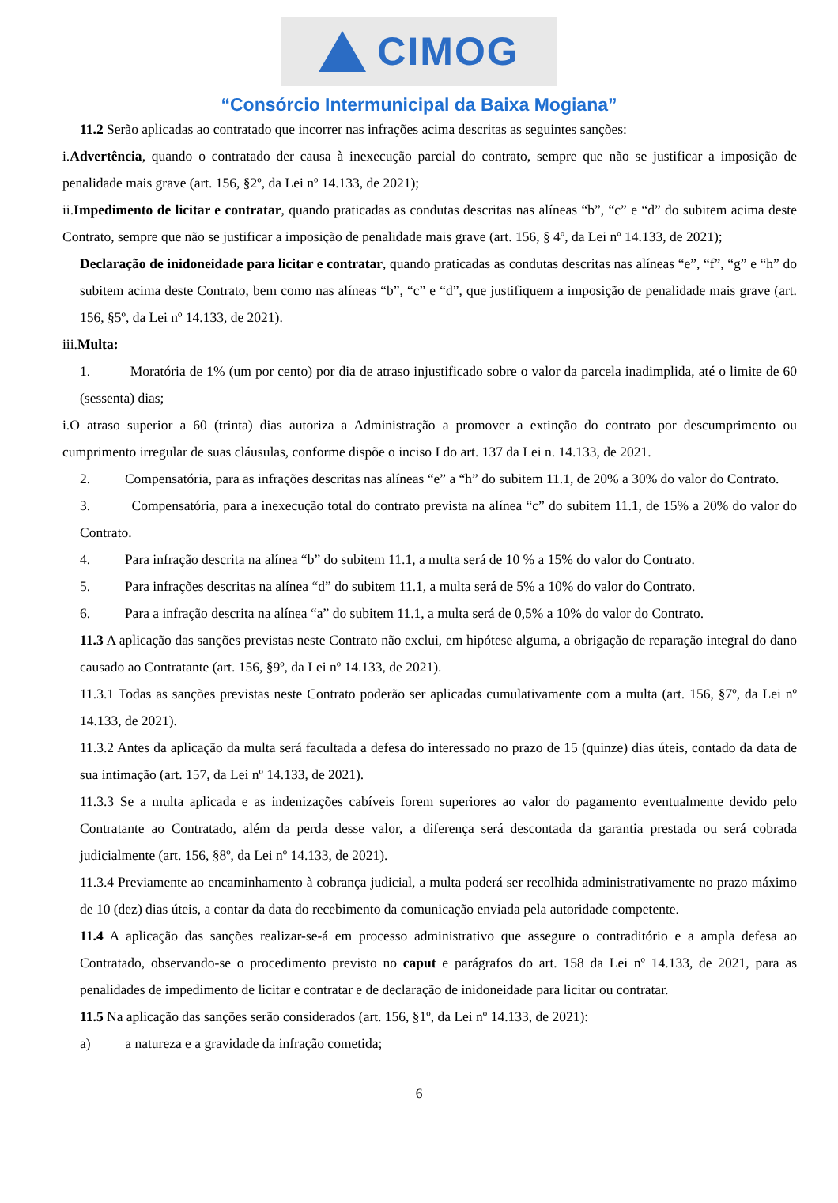CIMOG
“Consórcio Intermunicipal da Baixa Mogiana”
11.2 Serão aplicadas ao contratado que incorrer nas infrações acima descritas as seguintes sanções:
i.Advertência, quando o contratado der causa à inexecução parcial do contrato, sempre que não se justificar a imposição de penalidade mais grave (art. 156, §2º, da Lei nº 14.133, de 2021);
ii.Impedimento de licitar e contratar, quando praticadas as condutas descritas nas alíneas “b”, “c” e “d” do subitem acima deste Contrato, sempre que não se justificar a imposição de penalidade mais grave (art. 156, § 4º, da Lei nº 14.133, de 2021);
Declaração de inidoneidade para licitar e contratar, quando praticadas as condutas descritas nas alíneas “e”, “f”, “g” e “h” do subitem acima deste Contrato, bem como nas alíneas “b”, “c” e “d”, que justifiquem a imposição de penalidade mais grave (art. 156, §5º, da Lei nº 14.133, de 2021).
iii.Multa:
1. Moratória de 1% (um por cento) por dia de atraso injustificado sobre o valor da parcela inadimplida, até o limite de 60 (sessenta) dias;
i.O atraso superior a 60 (trinta) dias autoriza a Administração a promover a extinção do contrato por descumprimento ou cumprimento irregular de suas cláusulas, conforme dispõe o inciso I do art. 137 da Lei n. 14.133, de 2021.
2. Compensatória, para as infrações descritas nas alíneas “e” a “h” do subitem 11.1, de 20% a 30% do valor do Contrato.
3. Compensatória, para a inexecução total do contrato prevista na alínea “c” do subitem 11.1, de 15% a 20% do valor do Contrato.
4. Para infração descrita na alínea “b” do subitem 11.1, a multa será de 10 % a 15% do valor do Contrato.
5. Para infrações descritas na alínea “d” do subitem 11.1, a multa será de 5% a 10% do valor do Contrato.
6. Para a infração descrita na alínea “a” do subitem 11.1, a multa será de 0,5% a 10% do valor do Contrato.
11.3 A aplicação das sanções previstas neste Contrato não exclui, em hipótese alguma, a obrigação de reparação integral do dano causado ao Contratante (art. 156, §9º, da Lei nº 14.133, de 2021).
11.3.1 Todas as sanções previstas neste Contrato poderão ser aplicadas cumulativamente com a multa (art. 156, §7º, da Lei nº 14.133, de 2021).
11.3.2 Antes da aplicação da multa será facultada a defesa do interessado no prazo de 15 (quinze) dias úteis, contado da data de sua intimação (art. 157, da Lei nº 14.133, de 2021).
11.3.3 Se a multa aplicada e as indenizações cabíveis forem superiores ao valor do pagamento eventualmente devido pelo Contratante ao Contratado, além da perda desse valor, a diferença será descontada da garantia prestada ou será cobrada judicialmente (art. 156, §8º, da Lei nº 14.133, de 2021).
11.3.4 Previamente ao encaminhamento à cobrança judicial, a multa poderá ser recolhida administrativamente no prazo máximo de 10 (dez) dias úteis, a contar da data do recebimento da comunicação enviada pela autoridade competente.
11.4 A aplicação das sanções realizar-se-á em processo administrativo que assegure o contraditório e a ampla defesa ao Contratado, observando-se o procedimento previsto no caput e parágrafos do art. 158 da Lei nº 14.133, de 2021, para as penalidades de impedimento de licitar e contratar e de declaração de inidoneidade para licitar ou contratar.
11.5 Na aplicação das sanções serão considerados (art. 156, §1º, da Lei nº 14.133, de 2021):
a) a natureza e a gravidade da infração cometida;
6